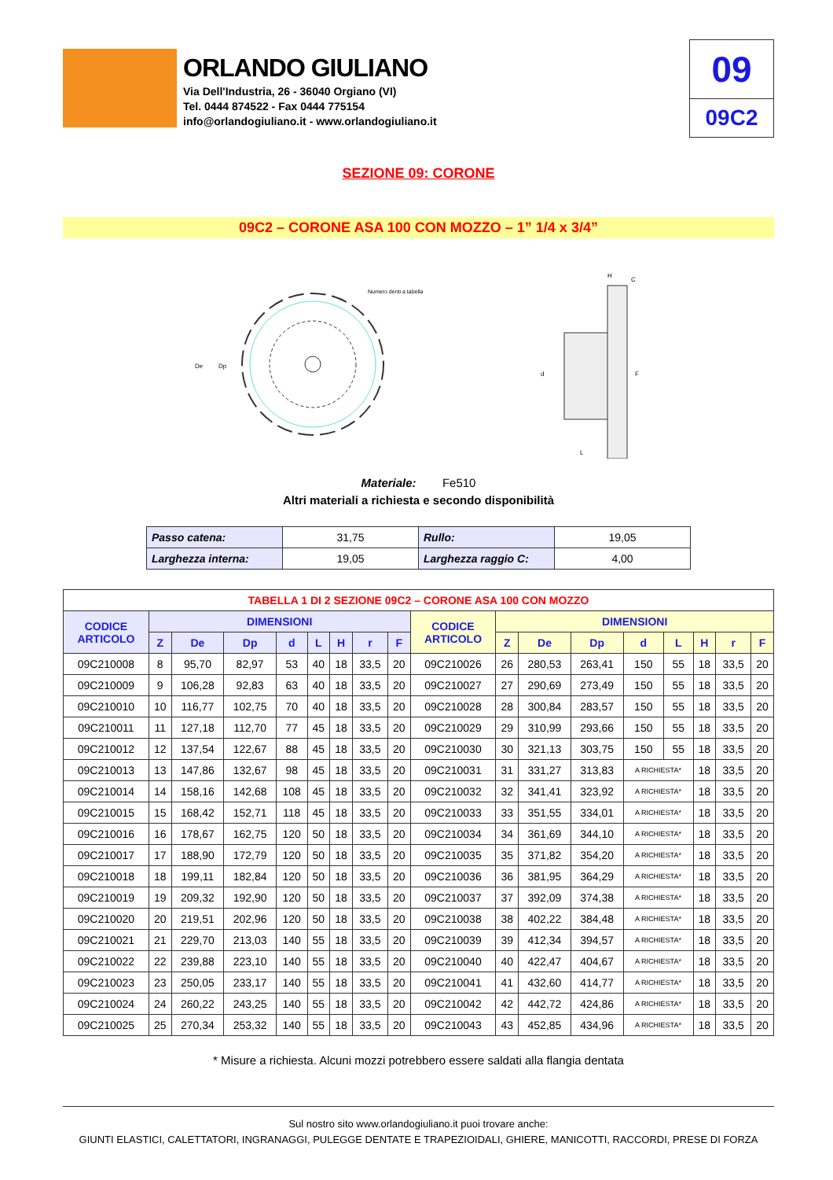ORLANDO GIULIANO
Via Dell'Industria, 26 - 36040 Orgiano (VI)
Tel. 0444 874522 - Fax 0444 775154
info@orlandogiuliano.it - www.orlandogiuliano.it
09
09C2
SEZIONE 09: CORONE
09C2 – CORONE ASA 100 CON MOZZO – 1” 1/4 x 3/4”
De
Dp
Numero denti a tabella
L
d
F
H
C
Materiale: Fe510
Altri materiali a richiesta e secondo disponibilità
| Passo catena: | 31,75 | Rullo: | 19,05 |
| Larghezza interna: | 19,05 | Larghezza raggio C: | 4,00 |
| TABELLA 1 DI 2 SEZIONE 09C2 – CORONE ASA 100 CON MOZZO | | | | | | | | | | | | | | | | | |
| --- | --- | --- | --- | --- | --- | --- | --- | --- | --- | --- | --- | --- | --- | --- | --- | --- | --- |
| CODICE ARTICOLO | DIMENSIONI | | | | | | | | CODICE ARTICOLO | DIMENSIONI | | | | | | | |
| | Z | De | Dp | d | L | H | r | F | | Z | De | Dp | d | L | H | r | F |
| 09C210008 | 8 | 95,70 | 82,97 | 53 | 40 | 18 | 33,5 | 20 | 09C210026 | 26 | 280,53 | 263,41 | 150 | 55 | 18 | 33,5 | 20 |
| 09C210009 | 9 | 106,28 | 92,83 | 63 | 40 | 18 | 33,5 | 20 | 09C210027 | 27 | 290,69 | 273,49 | 150 | 55 | 18 | 33,5 | 20 |
| 09C210010 | 10 | 116,77 | 102,75 | 70 | 40 | 18 | 33,5 | 20 | 09C210028 | 28 | 300,84 | 283,57 | 150 | 55 | 18 | 33,5 | 20 |
| 09C210011 | 11 | 127,18 | 112,70 | 77 | 45 | 18 | 33,5 | 20 | 09C210029 | 29 | 310,99 | 293,66 | 150 | 55 | 18 | 33,5 | 20 |
| 09C210012 | 12 | 137,54 | 122,67 | 88 | 45 | 18 | 33,5 | 20 | 09C210030 | 30 | 321,13 | 303,75 | 150 | 55 | 18 | 33,5 | 20 |
| 09C210013 | 13 | 147,86 | 132,67 | 98 | 45 | 18 | 33,5 | 20 | 09C210031 | 31 | 331,27 | 313,83 | A RICHIESTA* | | 18 | 33,5 | 20 |
| 09C210014 | 14 | 158,16 | 142,68 | 108 | 45 | 18 | 33,5 | 20 | 09C210032 | 32 | 341,41 | 323,92 | A RICHIESTA* | | 18 | 33,5 | 20 |
| 09C210015 | 15 | 168,42 | 152,71 | 118 | 45 | 18 | 33,5 | 20 | 09C210033 | 33 | 351,55 | 334,01 | A RICHIESTA* | | 18 | 33,5 | 20 |
| 09C210016 | 16 | 178,67 | 162,75 | 120 | 50 | 18 | 33,5 | 20 | 09C210034 | 34 | 361,69 | 344,10 | A RICHIESTA* | | 18 | 33,5 | 20 |
| 09C210017 | 17 | 188,90 | 172,79 | 120 | 50 | 18 | 33,5 | 20 | 09C210035 | 35 | 371,82 | 354,20 | A RICHIESTA* | | 18 | 33,5 | 20 |
| 09C210018 | 18 | 199,11 | 182,84 | 120 | 50 | 18 | 33,5 | 20 | 09C210036 | 36 | 381,95 | 364,29 | A RICHIESTA* | | 18 | 33,5 | 20 |
| 09C210019 | 19 | 209,32 | 192,90 | 120 | 50 | 18 | 33,5 | 20 | 09C210037 | 37 | 392,09 | 374,38 | A RICHIESTA* | | 18 | 33,5 | 20 |
| 09C210020 | 20 | 219,51 | 202,96 | 120 | 50 | 18 | 33,5 | 20 | 09C210038 | 38 | 402,22 | 384,48 | A RICHIESTA* | | 18 | 33,5 | 20 |
| 09C210021 | 21 | 229,70 | 213,03 | 140 | 55 | 18 | 33,5 | 20 | 09C210039 | 39 | 412,34 | 394,57 | A RICHIESTA* | | 18 | 33,5 | 20 |
| 09C210022 | 22 | 239,88 | 223,10 | 140 | 55 | 18 | 33,5 | 20 | 09C210040 | 40 | 422,47 | 404,67 | A RICHIESTA* | | 18 | 33,5 | 20 |
| 09C210023 | 23 | 250,05 | 233,17 | 140 | 55 | 18 | 33,5 | 20 | 09C210041 | 41 | 432,60 | 414,77 | A RICHIESTA* | | 18 | 33,5 | 20 |
| 09C210024 | 24 | 260,22 | 243,25 | 140 | 55 | 18 | 33,5 | 20 | 09C210042 | 42 | 442,72 | 424,86 | A RICHIESTA* | | 18 | 33,5 | 20 |
| 09C210025 | 25 | 270,34 | 253,32 | 140 | 55 | 18 | 33,5 | 20 | 09C210043 | 43 | 452,85 | 434,96 | A RICHIESTA* | | 18 | 33,5 | 20 |
* Misure a richiesta. Alcuni mozzi potrebbero essere saldati alla flangia dentata
Sul nostro sito www.orlandogiuliano.it puoi trovare anche:
GIUNTI ELASTICI, CALETTATORI, INGRANAGGI, PULEGGE DENTATE E TRAPEZIOIDALI, GHIERE, MANICOTTI, RACCORDI, PRESE DI FORZA